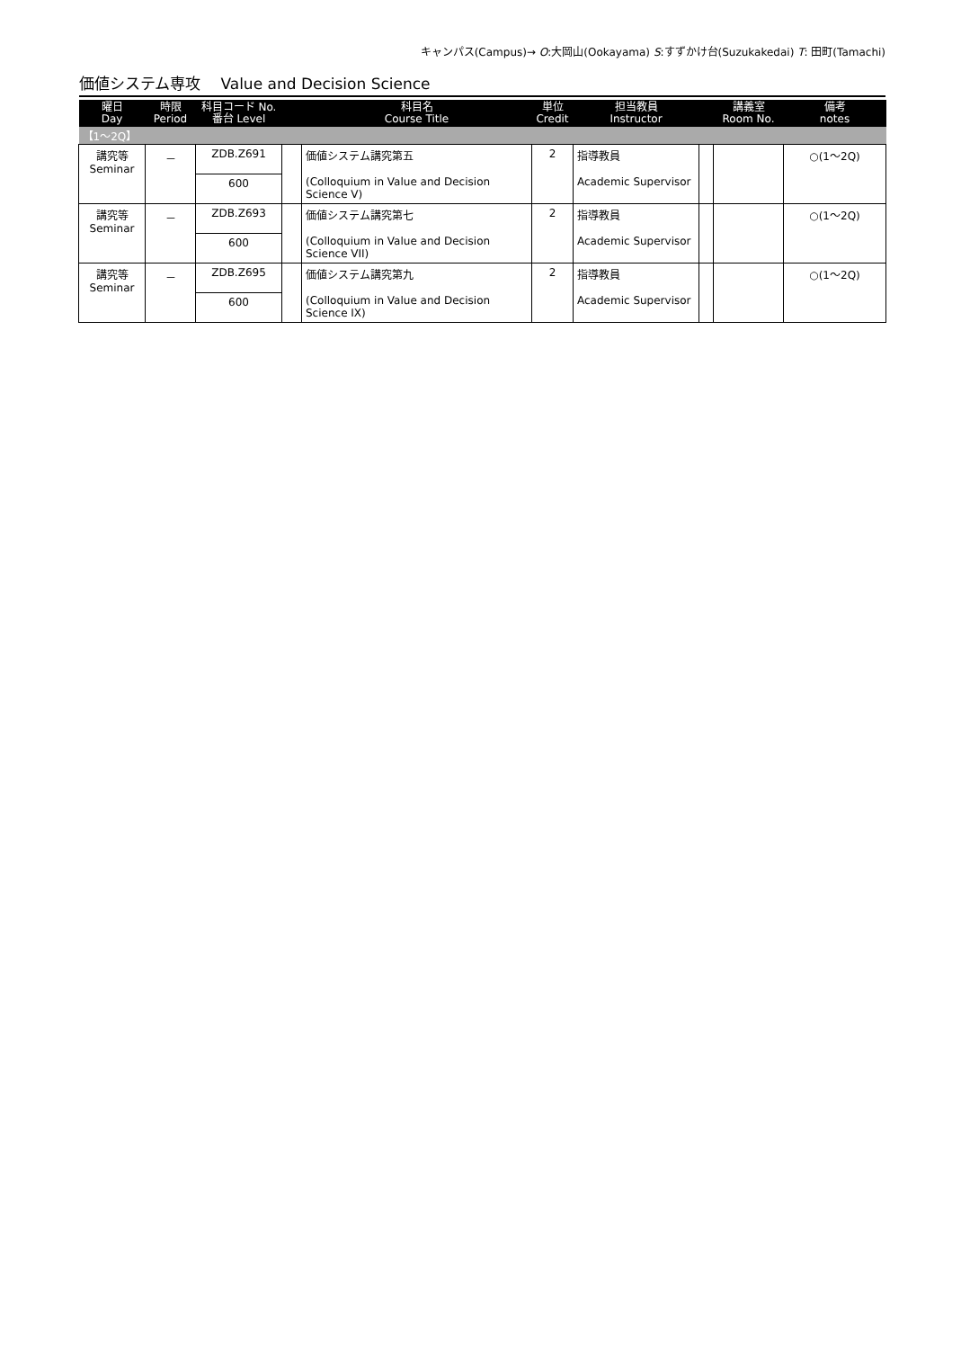キャンパス(Campus)→ O:大岡山(Ookayama) S:すずかけ台(Suzukakedai) T: 田町(Tamachi)
価値システム専攻　 Value and Decision Science
| 曜日 Day | 時限 Period | 科目コード No. 番台 Level | | 科目名 Course Title | 単位 Credit | 担当教員 Instructor | | 講義室 Room No. | 備考 notes |
| --- | --- | --- | --- | --- | --- | --- | --- | --- | --- |
| 【1～2Q】 | | | | | | | | | |
| 講究等 Seminar | － | ZDB.Z691 | | 価値システム講究第五 (Colloquium in Value and Decision Science V) | 2 | 指導教員 Academic Supervisor | | | ○(1～2Q) |
| | | 600 | | | | | | | |
| 講究等 Seminar | － | ZDB.Z693 | | 価値システム講究第七 (Colloquium in Value and Decision Science VII) | 2 | 指導教員 Academic Supervisor | | | ○(1～2Q) |
| | | 600 | | | | | | | |
| 講究等 Seminar | － | ZDB.Z695 | | 価値システム講究第九 (Colloquium in Value and Decision Science IX) | 2 | 指導教員 Academic Supervisor | | | ○(1～2Q) |
| | | 600 | | | | | | | |